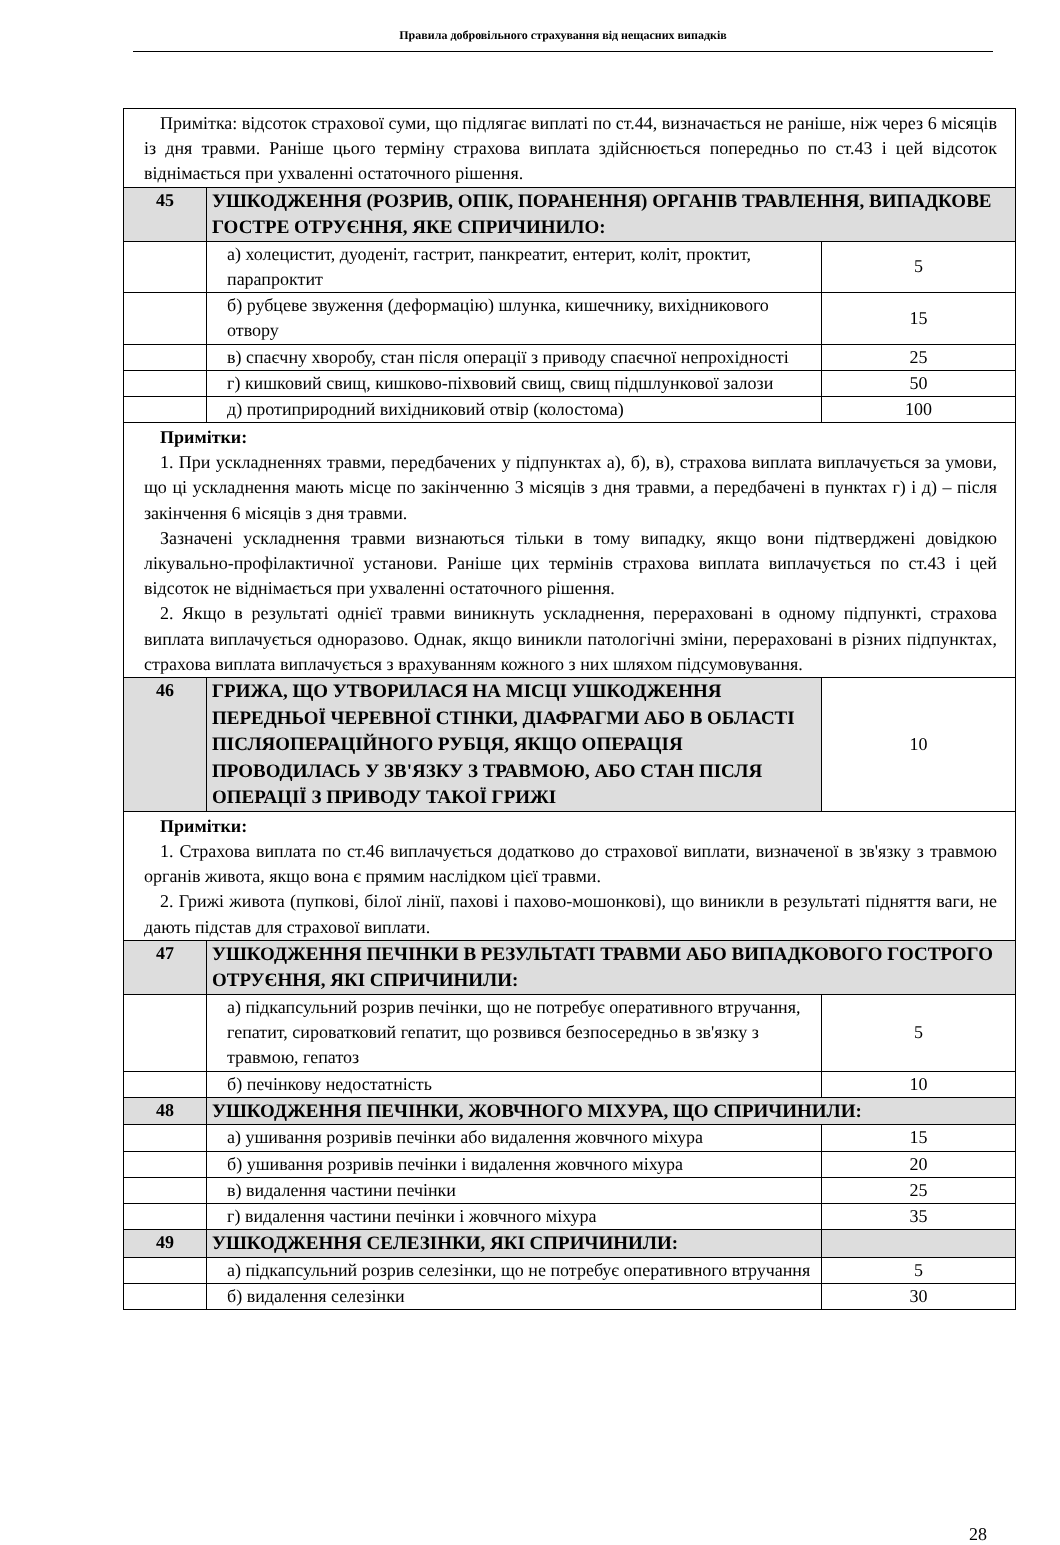Правила добровільного страхування від нещасних випадків
| Примітка: відсоток страхової суми, що підлягає виплаті по ст.44, визначається не раніше, ніж через 6 місяців із дня травми. Раніше цього терміну страхова виплата здійснюється попередньо по ст.43 і цей відсоток віднімається при ухваленні остаточного рішення. | | |
| 45 | УШКОДЖЕННЯ (РОЗРИВ, ОПІК, ПОРАНЕННЯ) ОРГАНІВ ТРАВЛЕННЯ, ВИПАДКОВЕ ГОСТРЕ ОТРУЄННЯ, ЯКЕ СПРИЧИНИЛО: | |
| | а) холецистит, дуоденіт, гастрит, панкреатит, ентерит, коліт, проктит, парапроктит | 5 |
| | б) рубцеве звуження (деформацію) шлунка, кишечнику, вихідникового отвору | 15 |
| | в) спаєчну хворобу, стан після операції з приводу спаєчної непрохідності | 25 |
| | г) кишковий свищ, кишково-піхвовий свищ, свищ підшлункової залози | 50 |
| | д) протиприродний вихідниковий отвір (колостома) | 100 |
| Примітки: 1. При ускладненнях травми, передбачених у підпунктах а), б), в), страхова виплата виплачується за умови, що ці ускладнення мають місце по закінченню 3 місяців з дня травми, а передбачені в пунктах г) і д) – після закінчення 6 місяців з дня травми. Зазначені ускладнення травми визнаються тільки в тому випадку, якщо вони підтверджені довідкою лікувально-профілактичної установи. Раніше цих термінів страхова виплата виплачується по ст.43 і цей відсоток не віднімається при ухваленні остаточного рішення. 2. Якщо в результаті однієї травми виникнуть ускладнення, перераховані в одному підпункті, страхова виплата виплачується одноразово. Однак, якщо виникли патологічні зміни, перераховані в різних підпунктах, страхова виплата виплачується з врахуванням кожного з них шляхом підсумовування. | | |
| 46 | ГРИЖА, ЩО УТВОРИЛАСЯ НА МІСЦІ УШКОДЖЕННЯ ПЕРЕДНЬОЇ ЧЕРЕВНОЇ СТІНКИ, ДІАФРАГМИ АБО В ОБЛАСТІ ПІСЛЯОПЕРАЦІЙНОГО РУБЦЯ, ЯКЩО ОПЕРАЦІЯ ПРОВОДИЛАСЬ У ЗВ'ЯЗКУ З ТРАВМОЮ, АБО СТАН ПІСЛЯ ОПЕРАЦІЇ З ПРИВОДУ ТАКОЇ ГРИЖІ | 10 |
| Примітки: 1. Страхова виплата по ст.46 виплачується додатково до страхової виплати, визначеної в зв'язку з травмою органів живота, якщо вона є прямим наслідком цієї травми. 2. Грижі живота (пупкові, білої лінії, пахові і пахово-мошонкові), що виникли в результаті підняття ваги, не дають підстав для страхової виплати. | | |
| 47 | УШКОДЖЕННЯ ПЕЧІНКИ В РЕЗУЛЬТАТІ ТРАВМИ АБО ВИПАДКОВОГО ГОСТРОГО ОТРУЄННЯ, ЯКІ СПРИЧИНИЛИ: | |
| | а) підкапсульний розрив печінки, що не потребує оперативного втручання, гепатит, сироватковий гепатит, що розвився безпосередньо в зв'язку з травмою, гепатоз | 5 |
| | б) печінкову недостатність | 10 |
| 48 | УШКОДЖЕННЯ ПЕЧІНКИ, ЖОВЧНОГО МІХУРА, ЩО СПРИЧИНИЛИ: | |
| | а) ушивання розривів печінки або видалення жовчного міхура | 15 |
| | б) ушивання розривів печінки і видалення жовчного міхура | 20 |
| | в) видалення частини печінки | 25 |
| | г) видалення частини печінки і жовчного міхура | 35 |
| 49 | УШКОДЖЕННЯ СЕЛЕЗІНКИ, ЯКІ СПРИЧИНИЛИ: | |
| | а) підкапсульний розрив селезінки, що не потребує оперативного втручання | 5 |
| | б) видалення селезінки | 30 |
28